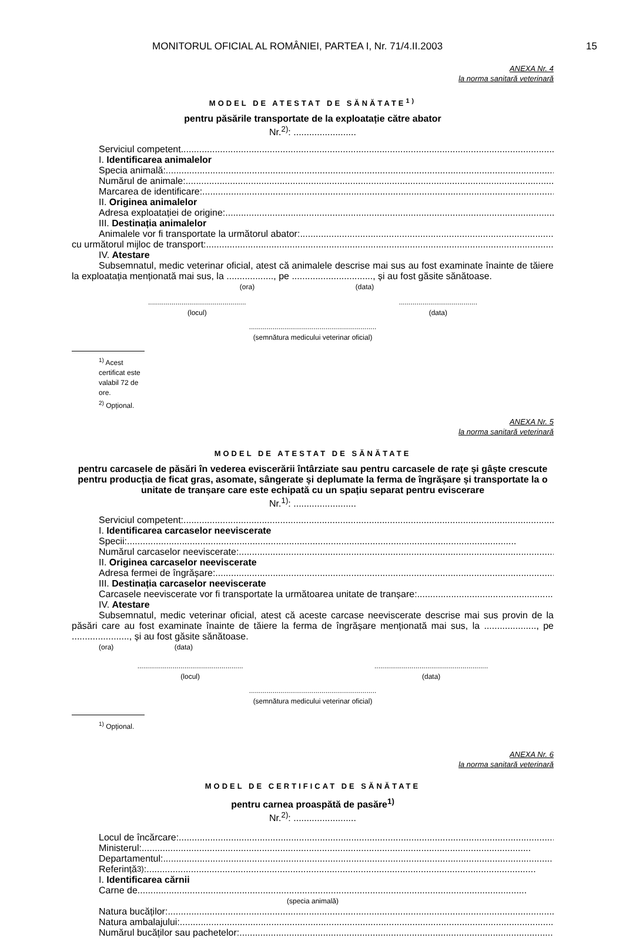MONITORUL OFICIAL AL ROMÂNIEI, PARTEA I, Nr. 71/4.II.2003 15
ANEXA Nr. 4
la norma sanitară veterinară
MODEL DE ATESTAT DE SĂNĂTATE<sup>1)</sup>
pentru păsările transportate de la exploatație către abator
Nr.<sup>2)</sup>: ........................
Serviciul competent .....................................................................................................................................................
I. Identificarea animalelor
Specia animală: .....................................................................................................................................................
Numărul de animale: .....................................................................................................................................................
Marcarea de identificare: .....................................................................................................................................................
II. Originea animalelor
Adresa exploatației de origine: .....................................................................................................................................................
III. Destinația animalelor
Animalele vor fi transportate la următorul abator: .....................................................................................................................................................
cu următorul mijloc de transport: .....................................................................................................................................................
IV. Atestare
Subsemnatul, medic veterinar oficial, atest că animalele descrise mai sus au fost examinate înainte de tăiere la exploatația menționată mai sus, la .................., pe ..............................., și au fost găsite sănătoase.
(ora) (data)
..................................................
(locul)........................................
(data)
.................................................................
(semnătura medicului veterinar oficial)
<sup>1)</sup> Acest certificat este valabil 72 de ore.
<sup>2)</sup> Opțional.
ANEXA Nr. 5
la norma sanitară veterinară
MODEL DE ATESTAT DE SĂNĂTATE
pentru carcasele de păsări în vederea eviscerării întârziate sau pentru carcasele de rațe și gâște crescute pentru producția de ficat gras, asomate, sângerate și deplumate la ferma de îngrășare și transportate la o unitate de tranșare care este echipată cu un spațiu separat pentru eviscerare
Nr.<sup>1)</sup>: ........................
Serviciul competent: .....................................................................................................................................................
I. Identificarea carcaselor neeviscerate
Specii: .....................................................................................................................................................
Numărul carcaselor neeviscerate: .....................................................................................................................................................
II. Originea carcaselor neeviscerate
Adresa fermei de îngrășare: .....................................................................................................................................................
III. Destinația carcaselor neeviscerate
Carcasele neeviscerate vor fi transportate la următoarea unitate de tranșare: .....................................................................................................................................................
IV. Atestare
Subsemnatul, medic veterinar oficial, atest că aceste carcase neeviscerate descrise mai sus provin de la păsări care au fost examinate înainte de tăiere la ferma de îngrășare menționată mai sus, la ...................., pe ......................, și au fost găsite sănătoase.
(ora) (data)
......................................................
(locul)..........................................................
(data)
.................................................................
(semnătura medicului veterinar oficial)
<sup>1)</sup> Opțional.
ANEXA Nr. 6
la norma sanitară veterinară
MODEL DE CERTIFICAT DE SĂNĂTATE
pentru carnea proaspătă de pasăre<sup>1)</sup>
Nr.<sup>2)</sup>: ........................
Locul de încărcare:.....................................................................................................................................................
Ministerul: .....................................................................................................................................................
Departamentul: .....................................................................................................................................................
Referință<sup>3)</sup>: .....................................................................................................................................................
I. Identificarea cărnii
Carne de .....................................................................................................................................................
(specia animală)
Natura bucăților: .....................................................................................................................................................
Natura ambalajului: .....................................................................................................................................................
Numărul bucăților sau pachetelor: .....................................................................................................................................................